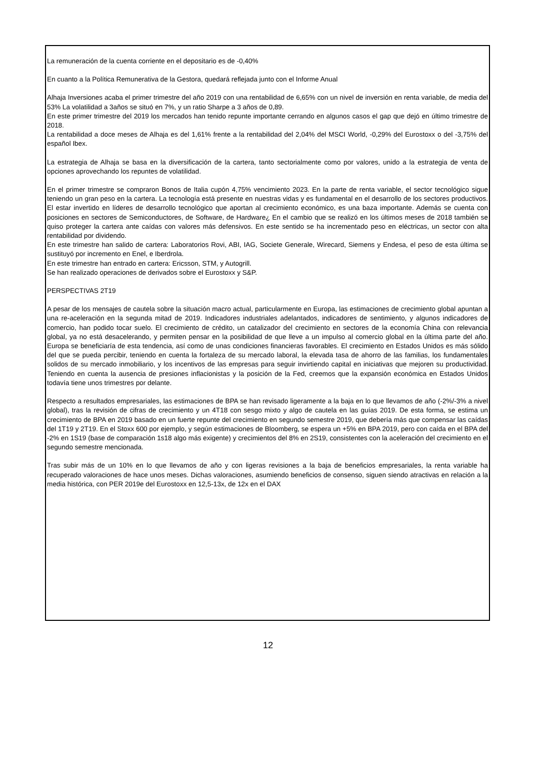La remuneración de la cuenta corriente en el depositario es de -0,40%
En cuanto a la Política Remunerativa de la Gestora, quedará reflejada junto con el Informe Anual
Alhaja Inversiones acaba el primer trimestre del año 2019 con una rentabilidad de 6,65% con un nivel de inversión en renta variable, de media del 53% La volatilidad a 3años se situó en 7%, y un ratio Sharpe a 3 años de 0,89.
En este primer trimestre del 2019 los mercados han tenido repunte importante cerrando en algunos casos el gap que dejó en último trimestre de 2018.
La rentabilidad a doce meses de Alhaja es del 1,61% frente a la rentabilidad del 2,04% del MSCI World, -0,29% del Eurostoxx o del -3,75% del español Ibex.
La estrategia de Alhaja se basa en la diversificación de la cartera, tanto sectorialmente como por valores, unido a la estrategia de venta de opciones aprovechando los repuntes de volatilidad.
En el primer trimestre se compraron Bonos de Italia cupón 4,75% vencimiento 2023. En la parte de renta variable, el sector tecnológico sigue teniendo un gran peso en la cartera. La tecnología está presente en nuestras vidas y es fundamental en el desarrollo de los sectores productivos. El estar invertido en líderes de desarrollo tecnológico que aportan al crecimiento económico, es una baza importante. Además se cuenta con posiciones en sectores de Semiconductores, de Software, de Hardware¿ En el cambio que se realizó en los últimos meses de 2018 también se quiso proteger la cartera ante caídas con valores más defensivos. En este sentido se ha incrementado peso en eléctricas, un sector con alta rentabilidad por dividendo.
En este trimestre han salido de cartera: Laboratorios Rovi, ABI, IAG, Societe Generale, Wirecard, Siemens y Endesa, el peso de esta última se sustituyó por incremento en Enel, e Iberdrola.
En este trimestre han entrado en cartera: Ericsson, STM, y Autogrill.
Se han realizado operaciones de derivados sobre el Eurostoxx y S&P.
PERSPECTIVAS 2T19
A pesar de los mensajes de cautela sobre la situación macro actual, particularmente en Europa, las estimaciones de crecimiento global apuntan a una re-aceleración en la segunda mitad de 2019. Indicadores industriales adelantados, indicadores de sentimiento, y algunos indicadores de comercio, han podido tocar suelo. El crecimiento de crédito, un catalizador del crecimiento en sectores de la economía China con relevancia global, ya no está desacelerando, y permiten pensar en la posibilidad de que lleve a un impulso al comercio global en la última parte del año. Europa se beneficiaría de esta tendencia, así como de unas condiciones financieras favorables. El crecimiento en Estados Unidos es más sólido del que se pueda percibir, teniendo en cuenta la fortaleza de su mercado laboral, la elevada tasa de ahorro de las familias, los fundamentales solidos de su mercado inmobiliario, y los incentivos de las empresas para seguir invirtiendo capital en iniciativas que mejoren su productividad. Teniendo en cuenta la ausencia de presiones inflacionistas y la posición de la Fed, creemos que la expansión económica en Estados Unidos todavía tiene unos trimestres por delante.
Respecto a resultados empresariales, las estimaciones de BPA se han revisado ligeramente a la baja en lo que llevamos de año (-2%/-3% a nivel global), tras la revisión de cifras de crecimiento y un 4T18 con sesgo mixto y algo de cautela en las guías 2019. De esta forma, se estima un crecimiento de BPA en 2019 basado en un fuerte repunte del crecimiento en segundo semestre 2019, que debería más que compensar las caídas del 1T19 y 2T19. En el Stoxx 600 por ejemplo, y según estimaciones de Bloomberg, se espera un +5% en BPA 2019, pero con caída en el BPA del -2% en 1S19 (base de comparación 1s18 algo más exigente) y crecimientos del 8% en 2S19, consistentes con la aceleración del crecimiento en el segundo semestre mencionada.
Tras subir más de un 10% en lo que llevamos de año y con ligeras revisiones a la baja de beneficios empresariales, la renta variable ha recuperado valoraciones de hace unos meses. Dichas valoraciones, asumiendo beneficios de consenso, siguen siendo atractivas en relación a la media histórica, con PER 2019e del Eurostoxx en 12,5-13x, de 12x en el DAX
12